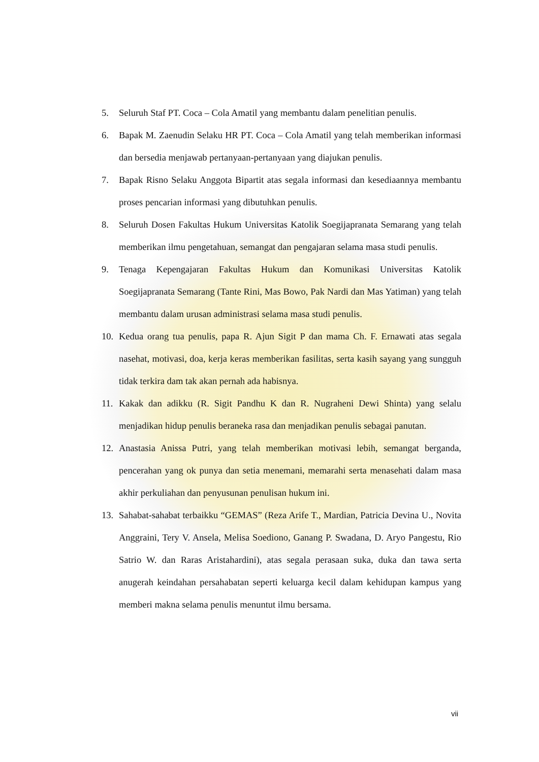5. Seluruh Staf PT. Coca – Cola Amatil yang membantu dalam penelitian penulis.
6. Bapak M. Zaenudin Selaku HR PT. Coca – Cola Amatil yang telah memberikan informasi dan bersedia menjawab pertanyaan-pertanyaan yang diajukan penulis.
7. Bapak Risno Selaku Anggota Bipartit atas segala informasi dan kesediaannya membantu proses pencarian informasi yang dibutuhkan penulis.
8. Seluruh Dosen Fakultas Hukum Universitas Katolik Soegijapranata Semarang yang telah memberikan ilmu pengetahuan, semangat dan pengajaran selama masa studi penulis.
9. Tenaga Kepengajaran Fakultas Hukum dan Komunikasi Universitas Katolik Soegijapranata Semarang (Tante Rini, Mas Bowo, Pak Nardi dan Mas Yatiman) yang telah membantu dalam urusan administrasi selama masa studi penulis.
10. Kedua orang tua penulis, papa R. Ajun Sigit P dan mama Ch. F. Ernawati atas segala nasehat, motivasi, doa, kerja keras memberikan fasilitas, serta kasih sayang yang sungguh tidak terkira dam tak akan pernah ada habisnya.
11. Kakak dan adikku (R. Sigit Pandhu K dan R. Nugraheni Dewi Shinta) yang selalu menjadikan hidup penulis beraneka rasa dan menjadikan penulis sebagai panutan.
12. Anastasia Anissa Putri, yang telah memberikan motivasi lebih, semangat berganda, pencerahan yang ok punya dan setia menemani, memarahi serta menasehati dalam masa akhir perkuliahan dan penyusunan penulisan hukum ini.
13. Sahabat-sahabat terbaikku “GEMAS” (Reza Arife T., Mardian, Patricia Devina U., Novita Anggraini, Tery V. Ansela, Melisa Soediono, Ganang P. Swadana, D. Aryo Pangestu, Rio Satrio W. dan Raras Aristahardini), atas segala perasaan suka, duka dan tawa serta anugerah keindahan persahabatan seperti keluarga kecil dalam kehidupan kampus yang memberi makna selama penulis menuntut ilmu bersama.
vii